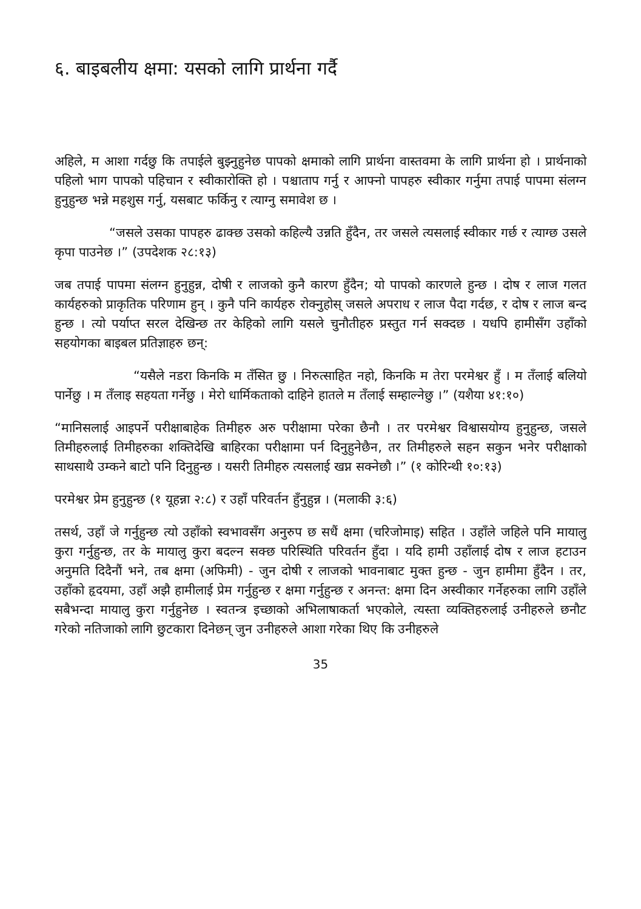६. बाइबलीय क्षमा: यसको लागि प्रार्थना गर्दै
अहिले, म आशा गर्दछु कि तपाईले बुझ्नुहुनेछ पापको क्षमाको लागि प्रार्थना वास्तवमा के लागि प्रार्थना हो । प्रार्थनाको पहिलो भाग पापको पहिचान र स्वीकारोक्ति हो । पश्चाताप गर्नु र आफ्नो पापहरु स्वीकार गर्नुमा तपाई पापमा संलग्न हुनुहुन्छ भन्ने महशुस गर्नु, यसबाट फर्किनु र त्याग्नु समावेश छ ।
“जसले उसका पापहरु ढाक्छ उसको कहिल्यै उन्नति हुँदैन, तर जसले त्यसलाई स्वीकार गर्छ र त्याग्छ उसले कृपा पाउनेछ ।” (उपदेशक २८:१३)
जब तपाई पापमा संलग्न हुनुहुन्न, दोषी र लाजको कुनै कारण हुँदैन; यो पापको कारणले हुन्छ । दोष र लाज गलत कार्यहरुको प्राकृतिक परिणाम हुन् । कुनै पनि कार्यहरु रोक्नुहोस् जसले अपराध र लाज पैदा गर्दछ, र दोष र लाज बन्द हुन्छ । त्यो पर्याप्त सरल देखिन्छ तर केहिको लागि यसले चुनौतीहरु प्रस्तुत गर्न सक्दछ । यधपि हामीसँग उहाँको सहयोगका बाइबल प्रतिज्ञाहरु छन्:
“यसैले नडरा किनकि म तँसित छु । निरुत्साहित नहो, किनकि म तेरा परमेश्वर हुँ । म तँलाई बलियो पार्नेछु । म तँलाइ सहयता गर्नेछु । मेरो धार्मिकताको दाहिने हातले म तँलाई सम्हाल्नेछु ।” (यशैया ४१:१०)
“मानिसलाई आइपर्ने परीक्षाबाहेक तिमीहरु अरु परीक्षामा परेका छैनौ । तर परमेश्वर विश्वासयोग्य हुनुहुन्छ, जसले तिमीहरुलाई तिमीहरुका शक्तिदेखि बाहिरका परीक्षामा पर्न दिनुहुनेछैन, तर तिमीहरुले सहन सकुन भनेर परीक्षाको साथसाथै उम्कने बाटो पनि दिनुहुन्छ । यसरी तिमीहरु त्यसलाई खप्न सक्नेछौ ।” (१ कोरिन्थी १०:१३)
परमेश्वर प्रेम हुनुहुन्छ (१ यूहन्ना २:८) र उहाँ परिवर्तन हुँनुहुन्न । (मलाकी ३:६)
तसर्थ, उहाँ जे गर्नुहुन्छ त्यो उहाँको स्वभावसँग अनुरुप छ सधैं क्षमा (चरिजोमाइ) सहित । उहाँले जहिले पनि मायालु कुरा गर्नुहुन्छ, तर के मायालु कुरा बदल्न सक्छ परिस्थिति परिवर्तन हुँदा । यदि हामी उहाँलाई दोष र लाज हटाउन अनुमति दिदैनौं भने, तब क्षमा (अफिमी) - जुन दोषी र लाजको भावनाबाट मुक्त हुन्छ - जुन हामीमा हुँदैन । तर, उहाँको हृदयमा, उहाँ अझै हामीलाई प्रेम गर्नुहुन्छ र क्षमा गर्नुहुन्छ र अनन्त: क्षमा दिन अस्वीकार गर्नेहरुका लागि उहाँले सबैभन्दा मायालु कुरा गर्नुहुनेछ । स्वतन्त्र इच्छाको अभिलाषाकर्ता भएकोले, त्यस्ता व्यक्तिहरुलाई उनीहरुले छनौट गरेको नतिजाको लागि छुटकारा दिनेछन् जुन उनीहरुले आशा गरेका थिए कि उनीहरुले
35